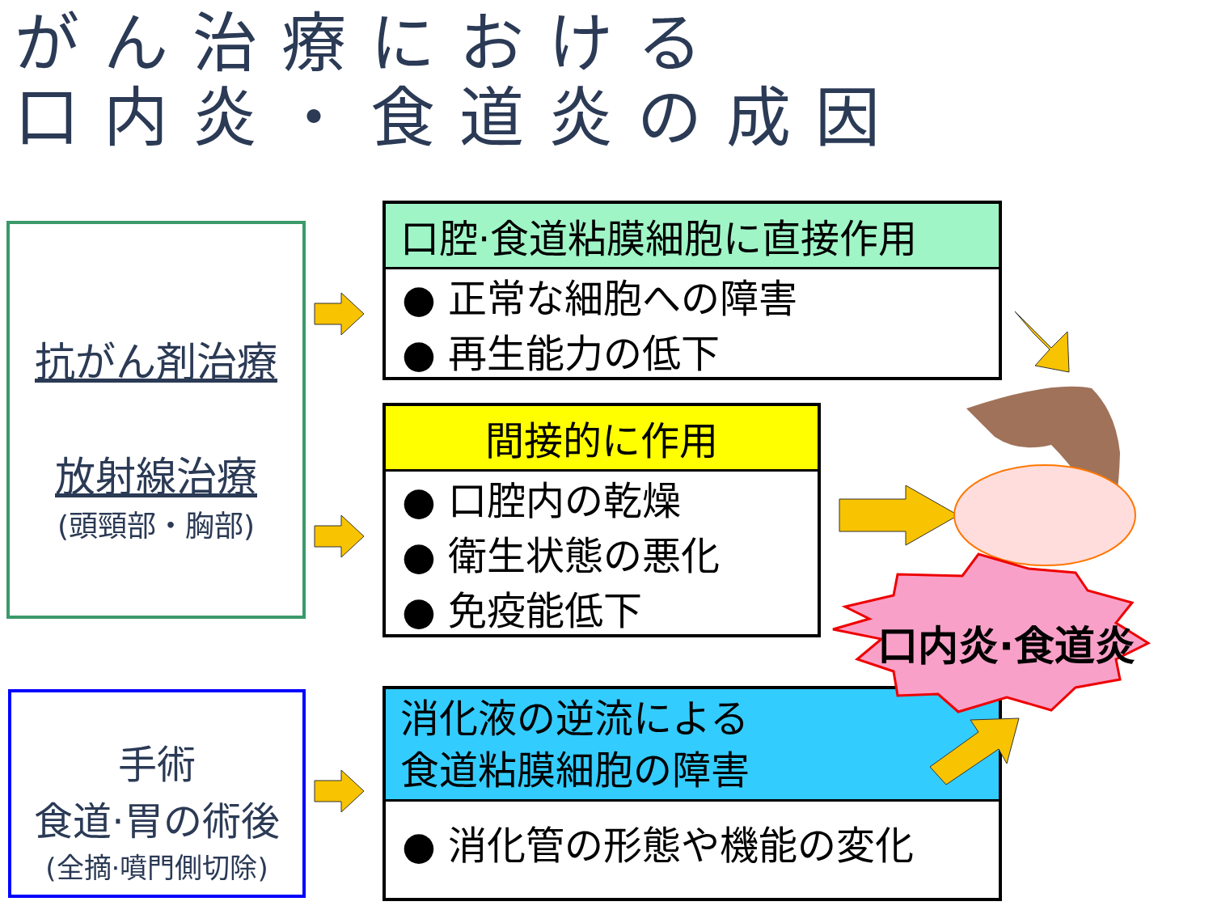がん治療における
口内炎・食道炎の成因
抗がん剤治療
放射線治療
(頭頸部・胸部)
手術
食道·胃の術後
(全摘·噴門側切除)
口腔·食道粘膜細胞に直接作用
● 正常な細胞への障害
● 再生能力の低下
間接的に作用
● 口腔内の乾燥
● 衛生状態の悪化
● 免疫能低下
消化液の逆流による
食道粘膜細胞の障害
● 消化管の形態や機能の変化
口内炎·食道炎